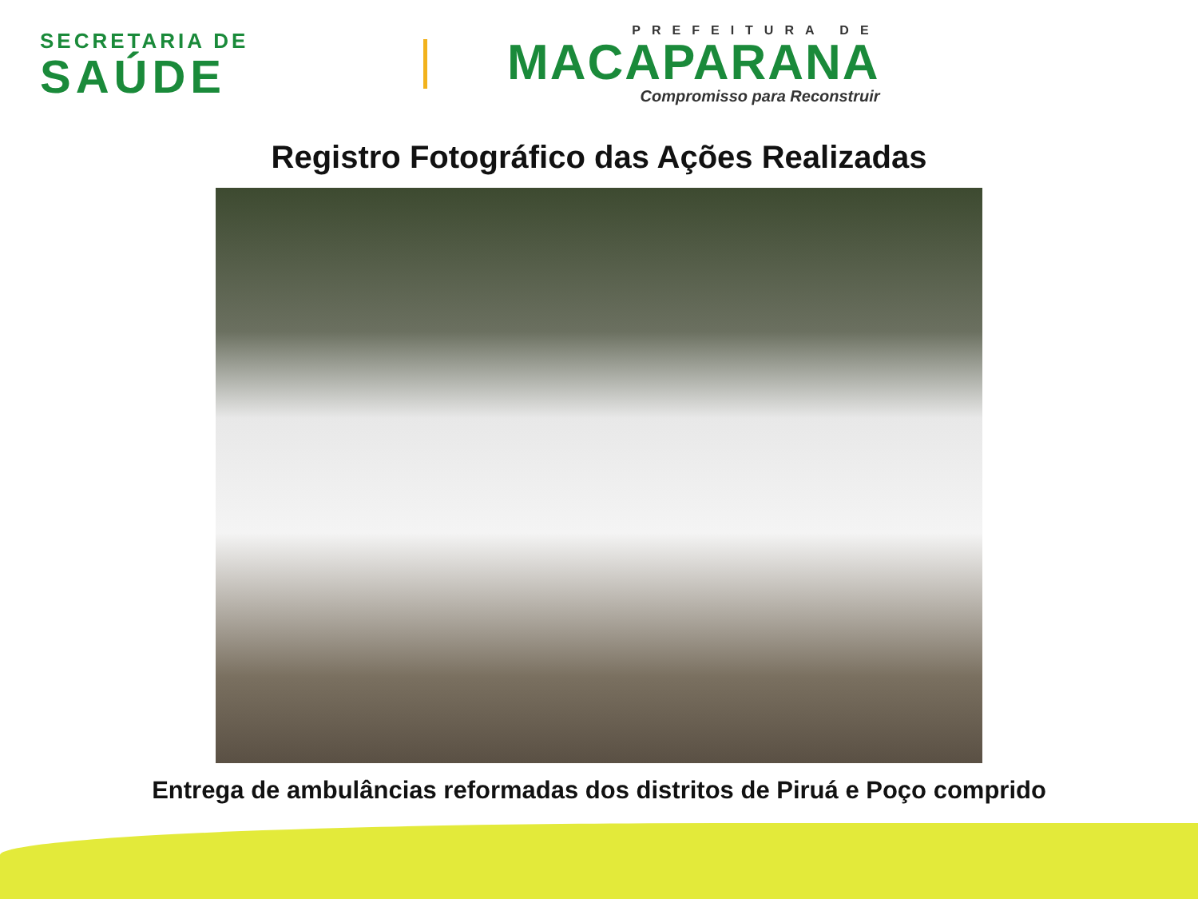SECRETARIA DE
SAÚDE
PREFEITURA DE
MACAPARANA
Compromisso para Reconstruir
Registro Fotográfico das Ações Realizadas
Entrega de ambulâncias reformadas dos distritos de Piruá e Poço comprido